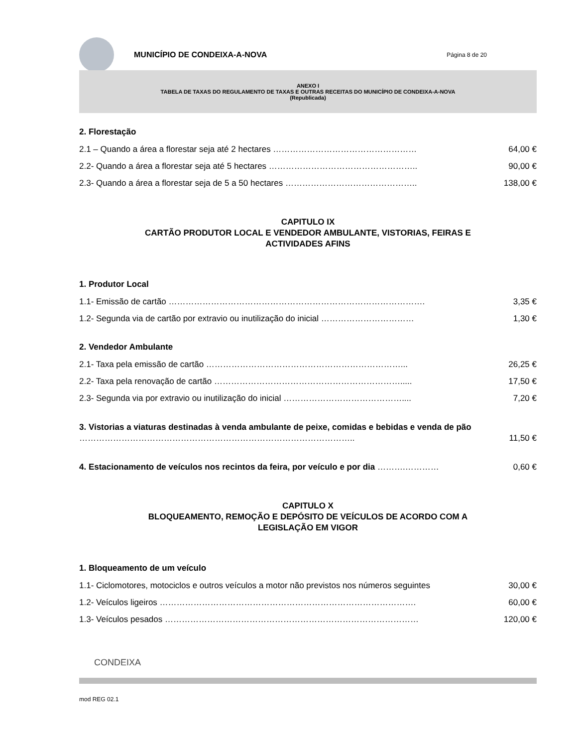MUNICÍPIO DE CONDEIXA-A-NOVA
Página 8 de 20
ANEXO I
TABELA DE TAXAS DO REGULAMENTO DE TAXAS E OUTRAS RECEITAS DO MUNICÍPIO DE CONDEIXA-A-NOVA
(Republicada)
2. Florestação
2.1 – Quando a área a florestar seja até 2 hectares …………………………………………… 64,00 €
2.2- Quando a área a florestar seja até 5 hectares …………………………………………….. 90,00 €
2.3- Quando a área a florestar seja de 5 a 50 hectares ……………………………………….. 138,00 €
CAPITULO IX
CARTÃO PRODUTOR LOCAL E VENDEDOR AMBULANTE, VISTORIAS, FEIRAS E
ACTIVIDADES AFINS
1. Produtor Local
1.1- Emissão de cartão ………………………………………………………………………………. 3,35 €
1.2- Segunda via de cartão por extravio ou inutilização do inicial …………………………… 1,30 €
2. Vendedor Ambulante
2.1- Taxa pela emissão de cartão ……………………………………………………………... 26,25 €
2.2- Taxa pela renovação de cartão …………………………………………………………..... 17,50 €
2.3- Segunda via por extravio ou inutilização do inicial …………………………………….... 7,20 €
3. Vistorias a viaturas destinadas à venda ambulante de peixe, comidas e bebidas e venda de pão …………………………………………………………………………………….. 11,50 €
4. Estacionamento de veículos nos recintos da feira, por veículo e por dia ……….………… 0,60 €
CAPITULO X
BLOQUEAMENTO, REMOÇÃO E DEPÓSITO DE VEÍCULOS DE ACORDO COM A
LEGISLAÇÃO EM VIGOR
1. Bloqueamento de um veículo
1.1- Ciclomotores, motociclos e outros veículos a motor não previstos nos números seguintes 30,00 €
1.2- Veículos ligeiros ………………………………………………………………………………. 60,00 €
1.3- Veículos pesados ……………………………………………………………………………… 120,00 €
CONDEIXA
mod REG 02.1